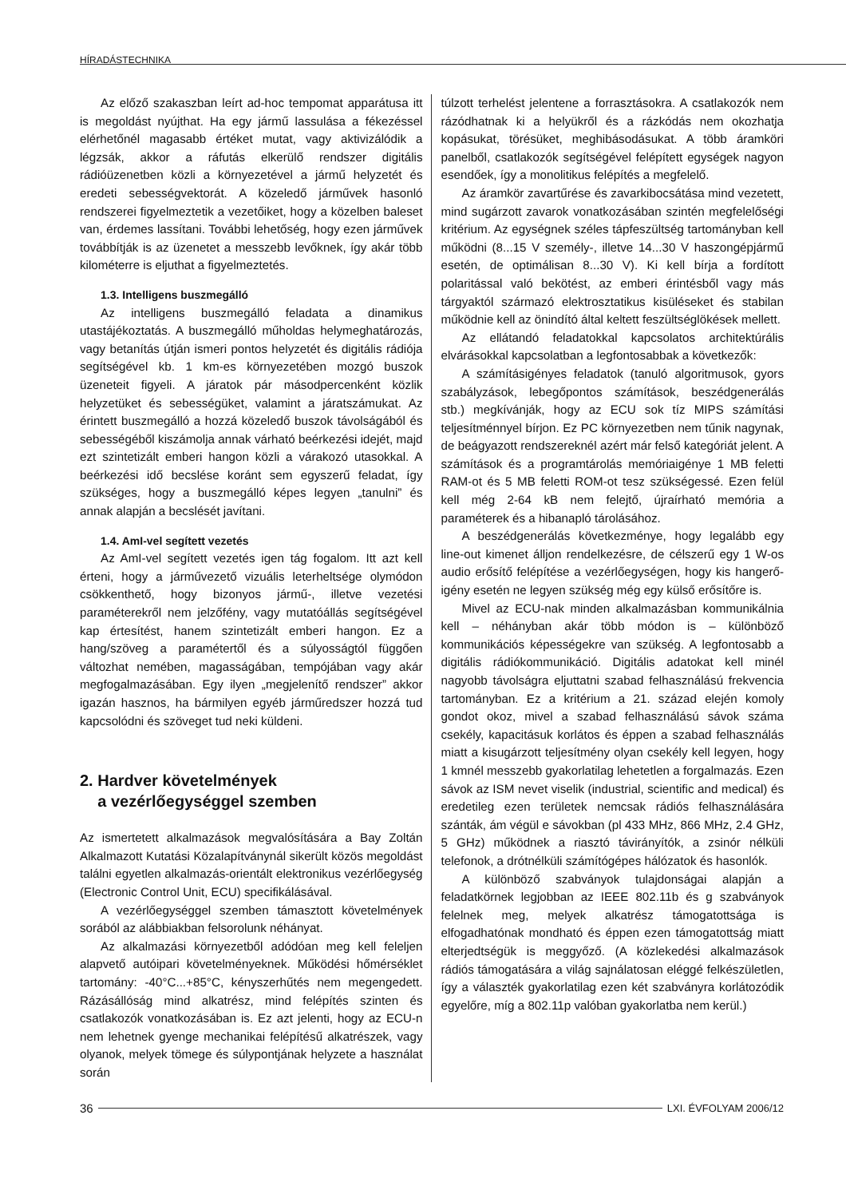HÍRADÁSTECHNIKA
Az előző szakaszban leírt ad-hoc tempomat apparátusa itt is megoldást nyújthat. Ha egy jármű lassulása a fékezéssel elérhetőnél magasabb értéket mutat, vagy aktivizálódik a légzsák, akkor a ráfutás elkerülő rendszer digitális rádióüzenetben közli a környezetével a jármű helyzetét és eredeti sebességvektorát. A közeledő járművek hasonló rendszerei figyelmeztetik a vezetőiket, hogy a közelben baleset van, érdemes lassítani. További lehetőség, hogy ezen járművek továbbítják is az üzenetet a messzebb levőknek, így akár több kilométerre is eljuthat a figyelmeztetés.
1.3. Intelligens buszmegálló
Az intelligens buszmegálló feladata a dinamikus utastájékoztatás. A buszmegálló műholdas helymeghatározás, vagy betanítás útján ismeri pontos helyzetét és digitális rádiója segítségével kb. 1 km-es környezetében mozgó buszok üzeneteit figyeli. A járatok pár másodpercenként közlik helyzetüket és sebességüket, valamint a járatszámukat. Az érintett buszmegálló a hozzá közeledő buszok távolságából és sebességéből kiszámolja annak várható beérkezési idejét, majd ezt szintetizált emberi hangon közli a várakozó utasokkal. A beérkezési idő becslése koránt sem egyszerű feladat, így szükséges, hogy a buszmegálló képes legyen „tanulni” és annak alapján a becslését javítani.
1.4. AmI-vel segített vezetés
Az AmI-vel segített vezetés igen tág fogalom. Itt azt kell érteni, hogy a járművezető vizuális leterheltsége olymódon csökkenthető, hogy bizonyos jármű-, illetve vezetési paraméterekről nem jelzőfény, vagy mutatóállás segítségével kap értesítést, hanem szintetizált emberi hangon. Ez a hang/szöveg a paramétertől és a súlyosságtól függően változhat nemében, magasságában, tempójában vagy akár megfogalmazásában. Egy ilyen „megjelenítő rendszer” akkor igazán hasznos, ha bármilyen egyéb járműredszer hozzá tud kapcsolódni és szöveget tud neki küldeni.
2. Hardver követelmények
a vezérlőegységgel szemben
Az ismertetett alkalmazások megvalósítására a Bay Zoltán Alkalmazott Kutatási Közalapítványnál sikerült közös megoldást találni egyetlen alkalmazás-orientált elektronikus vezérlőegység (Electronic Control Unit, ECU) specifikálásával.
A vezérlőegységgel szemben támasztott követelmények sorából az alábbiakban felsorolunk néhányat.
Az alkalmazási környezetből adódóan meg kell feleljen alapvető autóipari követelményeknek. Működési hőmérséklet tartomány: -40°C...+85°C, kényszerhűtés nem megengedett. Rázásállóság mind alkatrész, mind felépítés szinten és csatlakozók vonatkozásában is. Ez azt jelenti, hogy az ECU-n nem lehetnek gyenge mechanikai felépítésű alkatrészek, vagy olyanok, melyek tömege és súlypontjának helyzete a használat során
túlzott terhelést jelentene a forrasztásokra. A csatlakozók nem rázódhatnak ki a helyükről és a rázkódás nem okozhatja kopásukat, törésüket, meghibásodásukat. A több áramköri panelből, csatlakozók segítségével felépített egységek nagyon esendőek, így a monolitikus felépítés a megfelelő.
Az áramkör zavartűrése és zavarkibocsátása mind vezetett, mind sugárzott zavarok vonatkozásában szintén megfelelőségi kritérium. Az egységnek széles tápfeszültség tartományban kell működni (8...15 V személy-, illetve 14...30 V haszongépjármű esetén, de optimálisan 8...30 V). Ki kell bírja a fordított polaritással való bekötést, az emberi érintésből vagy más tárgyaktól származó elektrosztatikus kisüléseket és stabilan működnie kell az önindító által keltett feszültséglökések mellett.
Az ellátandó feladatokkal kapcsolatos architektúrális elvárásokkal kapcsolatban a legfontosabbak a következők:
A számításigényes feladatok (tanuló algoritmusok, gyors szabályzások, lebegőpontos számítások, beszédgenerálás stb.) megkívánják, hogy az ECU sok tíz MIPS számítási teljesítménnyel bírjon. Ez PC környezetben nem tűnik nagynak, de beágyazott rendszereknél azért már felső kategóriát jelent. A számítások és a programtárolás memóriaigénye 1 MB feletti RAM-ot és 5 MB feletti ROM-ot tesz szükségessé. Ezen felül kell még 2-64 kB nem felejtő, újraírható memória a paraméterek és a hibanapló tárolásához.
A beszédgenerálás következménye, hogy legalább egy line-out kimenet álljon rendelkezésre, de célszerű egy 1 W-os audio erősítő felépítése a vezérlőegységen, hogy kis hangerő-igény esetén ne legyen szükség még egy külső erősítőre is.
Mivel az ECU-nak minden alkalmazásban kommunikálnia kell – néhányban akár több módon is – különböző kommunikációs képességekre van szükség. A legfontosabb a digitális rádiókommunikáció. Digitális adatokat kell minél nagyobb távolságra eljuttatni szabad felhasználású frekvencia tartományban. Ez a kritérium a 21. század elején komoly gondot okoz, mivel a szabad felhasználású sávok száma csekély, kapacitásuk korlátos és éppen a szabad felhasználás miatt a kisugárzott teljesítmény olyan csekély kell legyen, hogy 1 kmnél messzebb gyakorlatilag lehetetlen a forgalmazás. Ezen sávok az ISM nevet viselik (industrial, scientific and medical) és eredetileg ezen területek nemcsak rádiós felhasználására szánták, ám végül e sávokban (pl 433 MHz, 866 MHz, 2.4 GHz, 5 GHz) működnek a riasztó távirányítók, a zsinór nélküli telefonok, a drótnélküli számítógépes hálózatok és hasonlók.
A különböző szabványok tulajdonságai alapján a feladatkörnek legjobban az IEEE 802.11b és g szabványok felelnek meg, melyek alkatrész támogatottsága is elfogadhatónak mondható és éppen ezen támogatottság miatt elterjedtségük is meggyőző. (A közlekedési alkalmazások rádiós támogatására a világ sajnálatosan eléggé felkészületlen, így a választék gyakorlatilag ezen két szabványra korlátozódik egyelőre, míg a 802.11p valóban gyakorlatba nem kerül.)
36 LXI. ÉVFOLYAM 2006/12